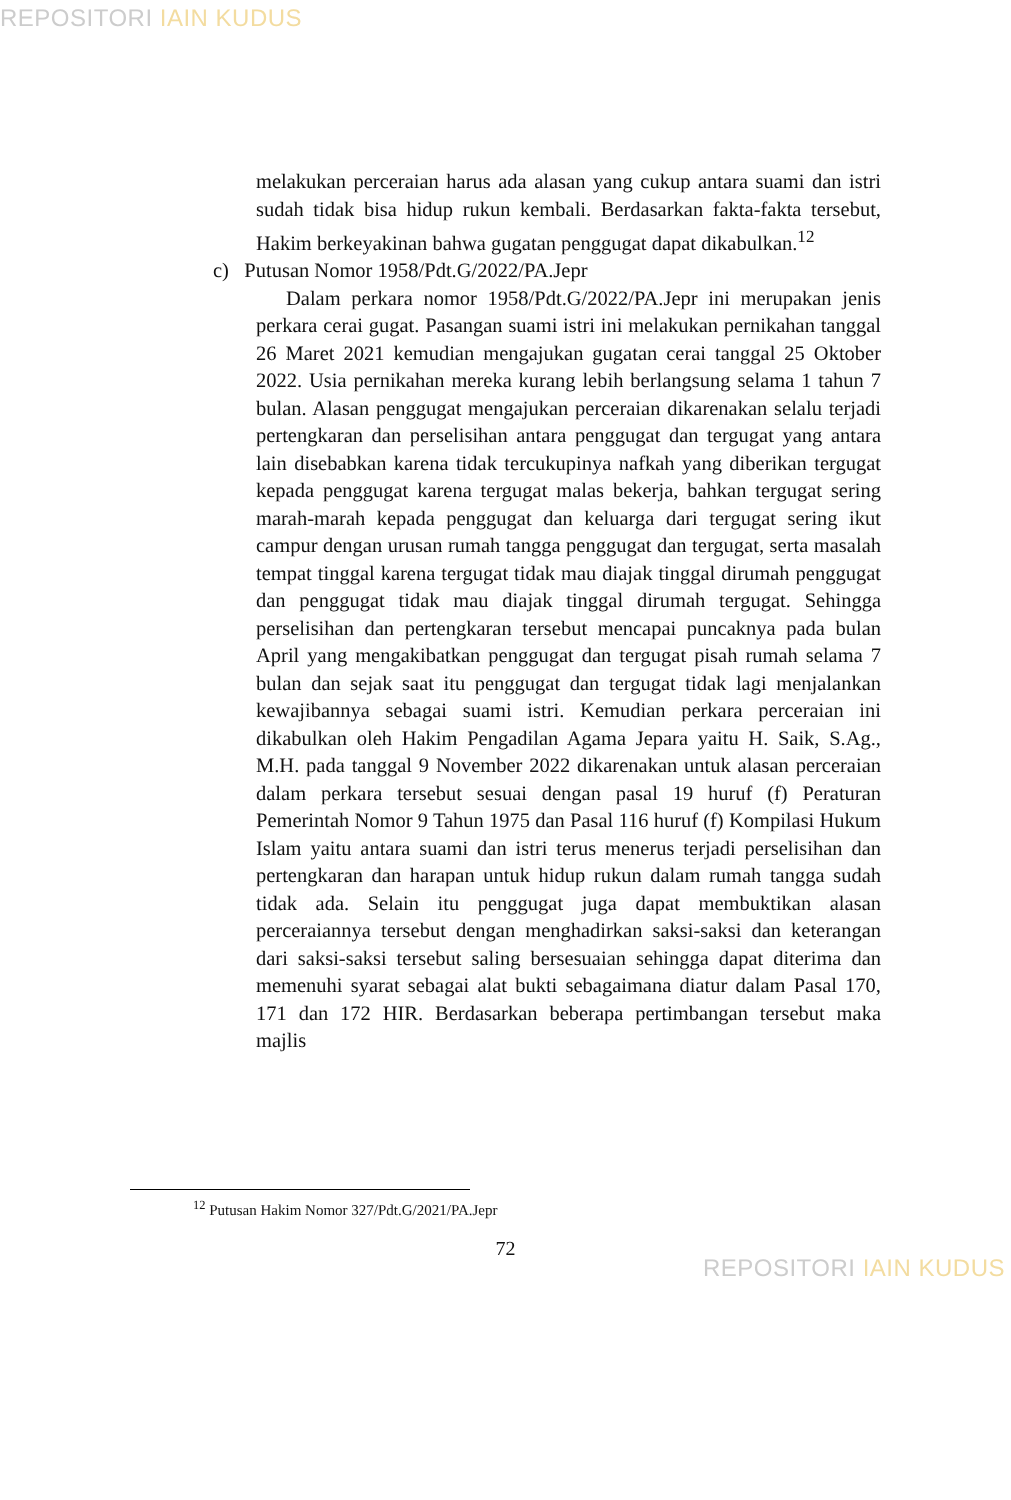REPOSITORI IAIN KUDUS
melakukan perceraian harus ada alasan yang cukup antara suami dan istri sudah tidak bisa hidup rukun kembali. Berdasarkan fakta-fakta tersebut, Hakim berkeyakinan bahwa gugatan penggugat dapat dikabulkan.<sup>12</sup>
c) Putusan Nomor 1958/Pdt.G/2022/PA.Jepr
Dalam perkara nomor 1958/Pdt.G/2022/PA.Jepr ini merupakan jenis perkara cerai gugat. Pasangan suami istri ini melakukan pernikahan tanggal 26 Maret 2021 kemudian mengajukan gugatan cerai tanggal 25 Oktober 2022. Usia pernikahan mereka kurang lebih berlangsung selama 1 tahun 7 bulan. Alasan penggugat mengajukan perceraian dikarenakan selalu terjadi pertengkaran dan perselisihan antara penggugat dan tergugat yang antara lain disebabkan karena tidak tercukupinya nafkah yang diberikan tergugat kepada penggugat karena tergugat malas bekerja, bahkan tergugat sering marah-marah kepada penggugat dan keluarga dari tergugat sering ikut campur dengan urusan rumah tangga penggugat dan tergugat, serta masalah tempat tinggal karena tergugat tidak mau diajak tinggal dirumah penggugat dan penggugat tidak mau diajak tinggal dirumah tergugat. Sehingga perselisihan dan pertengkaran tersebut mencapai puncaknya pada bulan April yang mengakibatkan penggugat dan tergugat pisah rumah selama 7 bulan dan sejak saat itu penggugat dan tergugat tidak lagi menjalankan kewajibannya sebagai suami istri. Kemudian perkara perceraian ini dikabulkan oleh Hakim Pengadilan Agama Jepara yaitu H. Saik, S.Ag., M.H. pada tanggal 9 November 2022 dikarenakan untuk alasan perceraian dalam perkara tersebut sesuai dengan pasal 19 huruf (f) Peraturan Pemerintah Nomor 9 Tahun 1975 dan Pasal 116 huruf (f) Kompilasi Hukum Islam yaitu antara suami dan istri terus menerus terjadi perselisihan dan pertengkaran dan harapan untuk hidup rukun dalam rumah tangga sudah tidak ada. Selain itu penggugat juga dapat membuktikan alasan perceraiannya tersebut dengan menghadirkan saksi-saksi dan keterangan dari saksi-saksi tersebut saling bersesuaian sehingga dapat diterima dan memenuhi syarat sebagai alat bukti sebagaimana diatur dalam Pasal 170, 171 dan 172 HIR. Berdasarkan beberapa pertimbangan tersebut maka majlis
<sup>12</sup> Putusan Hakim Nomor 327/Pdt.G/2021/PA.Jepr
72
REPOSITORI IAIN KUDUS